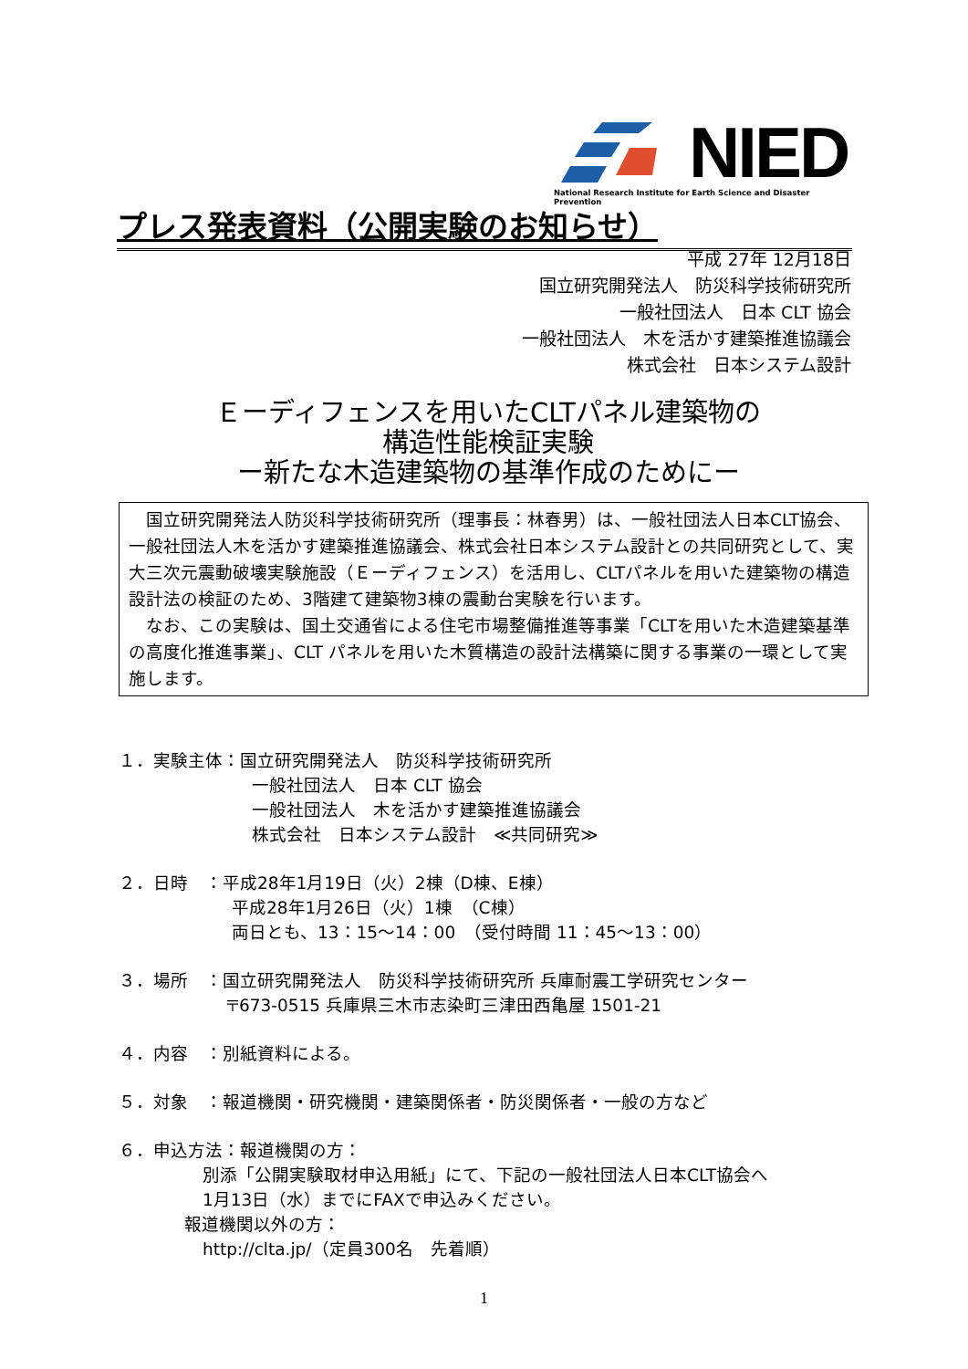NIED
National Research Institute for Earth Science and Disaster Prevention
プレス発表資料（公開実験のお知らせ）
平成 27年 12月18日
国立研究開発法人　防災科学技術研究所
一般社団法人　日本 CLT 協会
一般社団法人　木を活かす建築推進協議会
株式会社　日本システム設計
Ｅーディフェンスを用いたCLTパネル建築物の
構造性能検証実験
ー新たな木造建築物の基準作成のためにー
　国立研究開発法人防災科学技術研究所（理事長：林春男）は、一般社団法人日本CLT協会、一般社団法人木を活かす建築推進協議会、株式会社日本システム設計との共同研究として、実大三次元震動破壊実験施設（Ｅーディフェンス）を活用し、CLTパネルを用いた建築物の構造設計法の検証のため、3階建て建築物3棟の震動台実験を行います。
　なお、この実験は、国土交通省による住宅市場整備推進等事業「CLTを用いた木造建築基準の高度化推進事業」、CLT パネルを用いた木質構造の設計法構築に関する事業の一環として実施します。
１．実験主体：国立研究開発法人　防災科学技術研究所
一般社団法人　日本 CLT 協会
一般社団法人　木を活かす建築推進協議会
株式会社　日本システム設計　≪共同研究≫
２．日時　：平成28年1月19日（火）2棟（D棟、E棟）
平成28年1月26日（火）1棟　（C棟）
両日とも、13：15〜14：00　（受付時間 11：45〜13：00）
３．場所　：国立研究開発法人　防災科学技術研究所 兵庫耐震工学研究センター
〒673-0515 兵庫県三木市志染町三津田西亀屋 1501-21
４．内容　：別紙資料による。
５．対象　：報道機関・研究機関・建築関係者・防災関係者・一般の方など
６．申込方法：報道機関の方：
別添「公開実験取材申込用紙」にて、下記の一般社団法人日本CLT協会へ
1月13日（水）までにFAXで申込みください。
報道機関以外の方：
http://clta.jp/（定員300名　先着順）
1